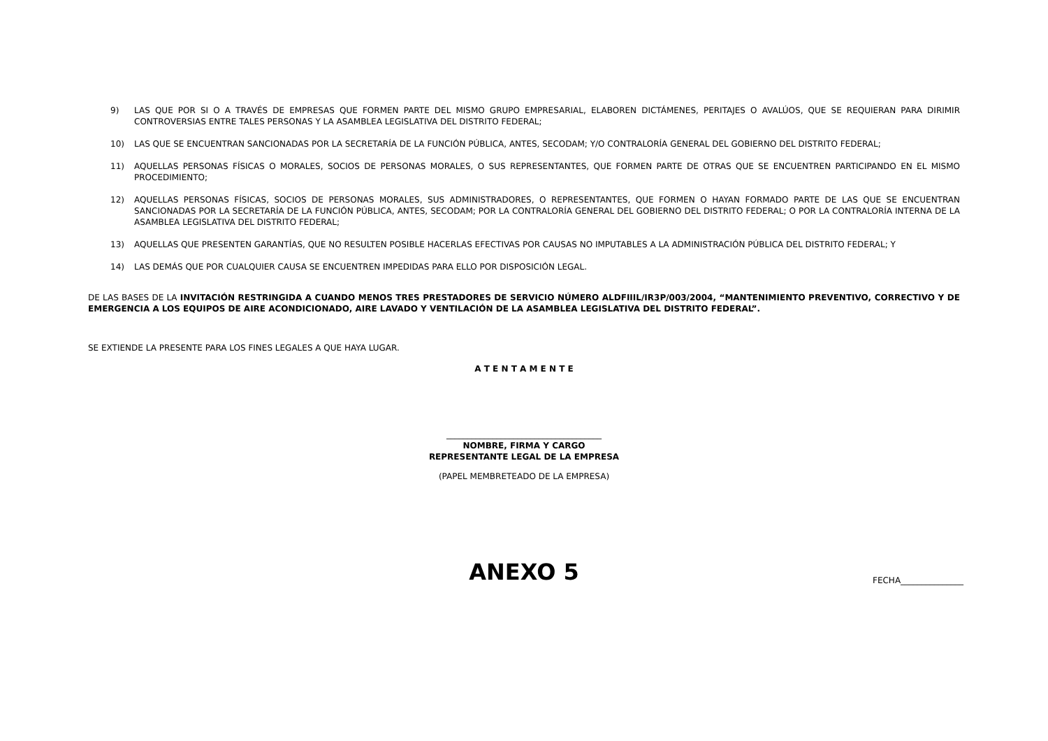9) LAS QUE POR SI O A TRAVÉS DE EMPRESAS QUE FORMEN PARTE DEL MISMO GRUPO EMPRESARIAL, ELABOREN DICTÁMENES, PERITAJES O AVALÚOS, QUE SE REQUIERAN PARA DIRIMIR CONTROVERSIAS ENTRE TALES PERSONAS Y LA ASAMBLEA LEGISLATIVA DEL DISTRITO FEDERAL;
10) LAS QUE SE ENCUENTRAN SANCIONADAS POR LA SECRETARÍA DE LA FUNCIÓN PÚBLICA, ANTES, SECODAM; Y/O CONTRALORÍA GENERAL DEL GOBIERNO DEL DISTRITO FEDERAL;
11) AQUELLAS PERSONAS FÍSICAS O MORALES, SOCIOS DE PERSONAS MORALES, O SUS REPRESENTANTES, QUE FORMEN PARTE DE OTRAS QUE SE ENCUENTREN PARTICIPANDO EN EL MISMO PROCEDIMIENTO;
12) AQUELLAS PERSONAS FÍSICAS, SOCIOS DE PERSONAS MORALES, SUS ADMINISTRADORES, O REPRESENTANTES, QUE FORMEN O HAYAN FORMADO PARTE DE LAS QUE SE ENCUENTRAN SANCIONADAS POR LA SECRETARÍA DE LA FUNCIÓN PÚBLICA, ANTES, SECODAM; POR LA CONTRALORÍA GENERAL DEL GOBIERNO DEL DISTRITO FEDERAL; O POR LA CONTRALORÍA INTERNA DE LA ASAMBLEA LEGISLATIVA DEL DISTRITO FEDERAL;
13) AQUELLAS QUE PRESENTEN GARANTÍAS, QUE NO RESULTEN POSIBLE HACERLAS EFECTIVAS POR CAUSAS NO IMPUTABLES A LA ADMINISTRACIÓN PÚBLICA DEL DISTRITO FEDERAL; Y
14) LAS DEMÁS QUE POR CUALQUIER CAUSA SE ENCUENTREN IMPEDIDAS PARA ELLO POR DISPOSICIÓN LEGAL.
DE LAS BASES DE LA INVITACIÓN RESTRINGIDA A CUANDO MENOS TRES PRESTADORES DE SERVICIO NÚMERO ALDFIIIL/IR3P/003/2004, “MANTENIMIENTO PREVENTIVO, CORRECTIVO Y DE EMERGENCIA A LOS EQUIPOS DE AIRE ACONDICIONADO, AIRE LAVADO Y VENTILACIÓN DE LA ASAMBLEA LEGISLATIVA DEL DISTRITO FEDERAL”.
SE EXTIENDE LA PRESENTE PARA LOS FINES LEGALES A QUE HAYA LUGAR.
A T E N T A M E N T E
_____________________________________
NOMBRE, FIRMA Y CARGO
REPRESENTANTE LEGAL DE LA EMPRESA
(PAPEL MEMBRETEADO DE LA EMPRESA)
ANEXO 5
FECHA_______________